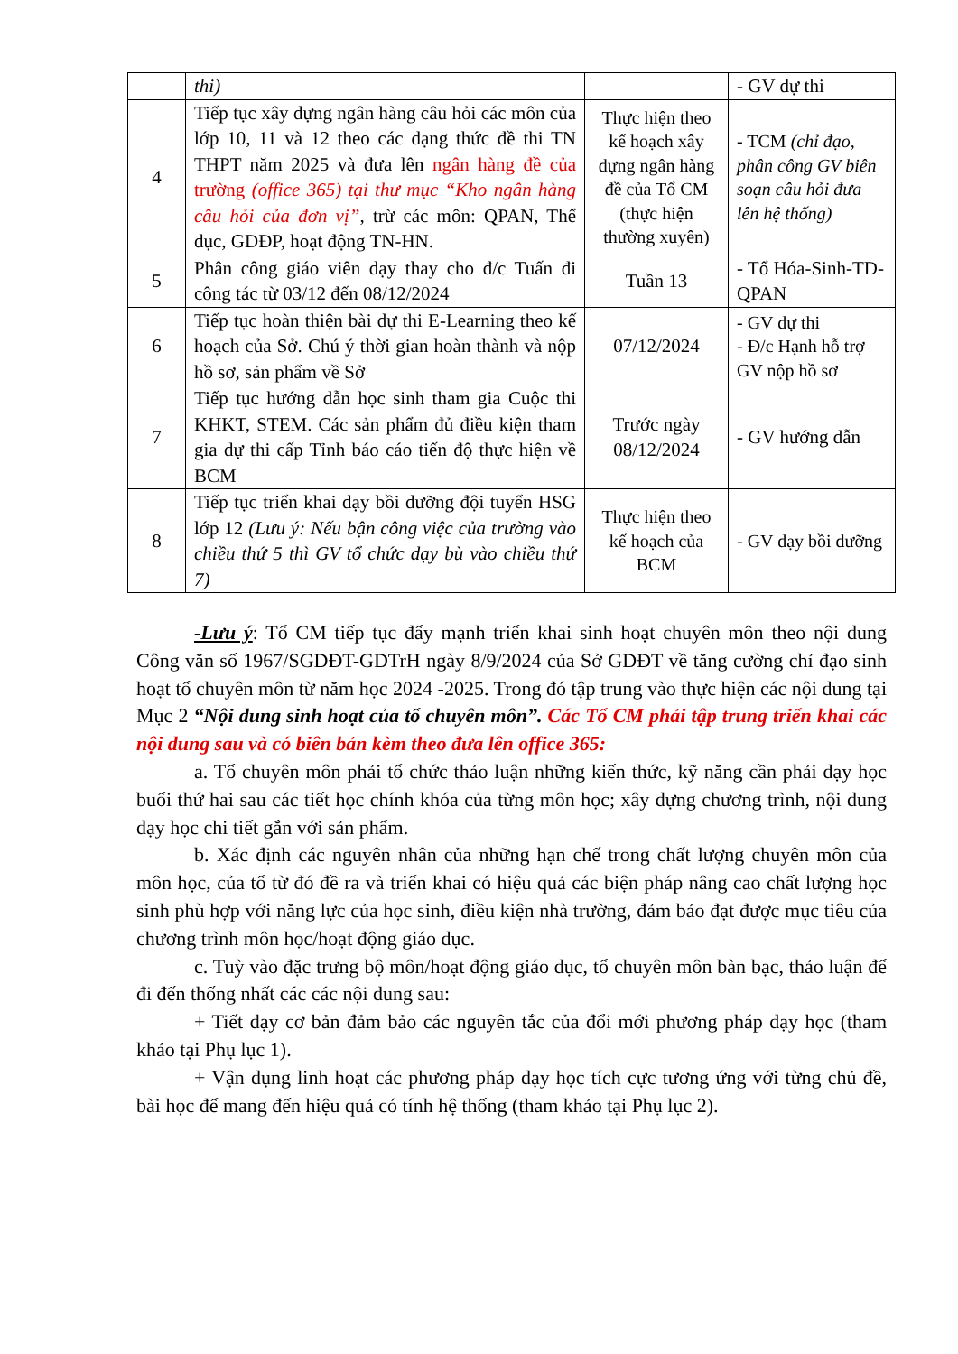| | thi) | | - GV dự thi |
| 4 | Tiếp tục xây dựng ngân hàng câu hỏi các môn của lớp 10, 11 và 12 theo các dạng thức đề thi TN THPT năm 2025 và đưa lên ngân hàng đề của trường (office 365) tại thư mục “Kho ngân hàng câu hỏi của đơn vị” , trừ các môn: QPAN, Thể dục, GDĐP, hoạt động TN-HN. | Thực hiện theo kế hoạch xây dựng ngân hàng đề của Tổ CM (thực hiện thường xuyên) | - TCM (chỉ đạo, phân công GV biên soạn câu hỏi đưa lên hệ thống) |
| 5 | Phân công giáo viên dạy thay cho đ/c Tuấn đi công tác từ 03/12 đến 08/12/2024 | Tuần 13 | - Tổ Hóa-Sinh-TD-QPAN |
| 6 | Tiếp tục hoàn thiện bài dự thi E-Learning theo kế hoạch của Sở. Chú ý thời gian hoàn thành và nộp hồ sơ, sản phẩm về Sở | 07/12/2024 | - GV dự thi - Đ/c Hạnh hỗ trợ GV nộp hồ sơ |
| 7 | Tiếp tục hướng dẫn học sinh tham gia Cuộc thi KHKT, STEM. Các sản phẩm đủ điều kiện tham gia dự thi cấp Tỉnh báo cáo tiến độ thực hiện về BCM | Trước ngày 08/12/2024 | - GV hướng dẫn |
| 8 | Tiếp tục triển khai dạy bồi dưỡng đội tuyển HSG lớp 12 (Lưu ý: Nếu bận công việc của trường vào chiều thứ 5 thì GV tổ chức dạy bù vào chiều thứ 7) | Thực hiện theo kế hoạch của BCM | - GV dạy bồi dưỡng |
-Lưu ý: Tổ CM tiếp tục đẩy mạnh triển khai sinh hoạt chuyên môn theo nội dung Công văn số 1967/SGDĐT-GDTrH ngày 8/9/2024 của Sở GDĐT về tăng cường chỉ đạo sinh hoạt tổ chuyên môn từ năm học 2024 -2025. Trong đó tập trung vào thực hiện các nội dung tại Mục 2 “Nội dung sinh hoạt của tổ chuyên môn”. Các Tổ CM phải tập trung triển khai các nội dung sau và có biên bản kèm theo đưa lên office 365:
a. Tổ chuyên môn phải tổ chức thảo luận những kiến thức, kỹ năng cần phải dạy học buổi thứ hai sau các tiết học chính khóa của từng môn học; xây dựng chương trình, nội dung dạy học chi tiết gắn với sản phẩm.
b. Xác định các nguyên nhân của những hạn chế trong chất lượng chuyên môn của môn học, của tổ từ đó đề ra và triển khai có hiệu quả các biện pháp nâng cao chất lượng học sinh phù hợp với năng lực của học sinh, điều kiện nhà trường, đảm bảo đạt được mục tiêu của chương trình môn học/hoạt động giáo dục.
c. Tuỳ vào đặc trưng bộ môn/hoạt động giáo dục, tổ chuyên môn bàn bạc, thảo luận để đi đến thống nhất các các nội dung sau:
+ Tiết dạy cơ bản đảm bảo các nguyên tắc của đổi mới phương pháp dạy học (tham khảo tại Phụ lục 1).
+ Vận dụng linh hoạt các phương pháp dạy học tích cực tương ứng với từng chủ đề, bài học để mang đến hiệu quả có tính hệ thống (tham khảo tại Phụ lục 2).